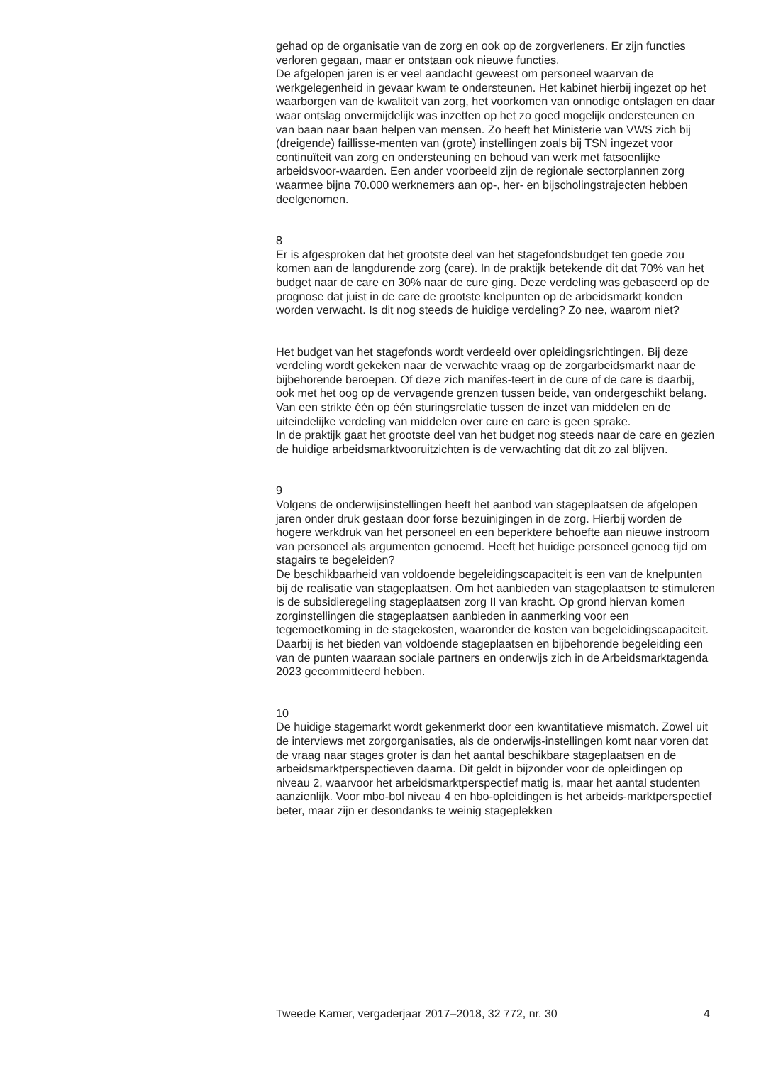gehad op de organisatie van de zorg en ook op de zorgverleners. Er zijn functies verloren gegaan, maar er ontstaan ook nieuwe functies.
De afgelopen jaren is er veel aandacht geweest om personeel waarvan de werkgelegenheid in gevaar kwam te ondersteunen. Het kabinet hierbij ingezet op het waarborgen van de kwaliteit van zorg, het voorkomen van onnodige ontslagen en daar waar ontslag onvermijdelijk was inzetten op het zo goed mogelijk ondersteunen en van baan naar baan helpen van mensen. Zo heeft het Ministerie van VWS zich bij (dreigende) faillisse-menten van (grote) instellingen zoals bij TSN ingezet voor continuïteit van zorg en ondersteuning en behoud van werk met fatsoenlijke arbeidsvoor-waarden. Een ander voorbeeld zijn de regionale sectorplannen zorg waarmee bijna 70.000 werknemers aan op-, her- en bijscholingstrajecten hebben deelgenomen.
8
Er is afgesproken dat het grootste deel van het stagefondsbudget ten goede zou komen aan de langdurende zorg (care). In de praktijk betekende dit dat 70% van het budget naar de care en 30% naar de cure ging. Deze verdeling was gebaseerd op de prognose dat juist in de care de grootste knelpunten op de arbeidsmarkt konden worden verwacht. Is dit nog steeds de huidige verdeling? Zo nee, waarom niet?
Het budget van het stagefonds wordt verdeeld over opleidingsrichtingen. Bij deze verdeling wordt gekeken naar de verwachte vraag op de zorgarbeidsmarkt naar de bijbehorende beroepen. Of deze zich manifes-teert in de cure of de care is daarbij, ook met het oog op de vervagende grenzen tussen beide, van ondergeschikt belang. Van een strikte één op één sturingsrelatie tussen de inzet van middelen en de uiteindelijke verdeling van middelen over cure en care is geen sprake.
In de praktijk gaat het grootste deel van het budget nog steeds naar de care en gezien de huidige arbeidsmarktvooruitzichten is de verwachting dat dit zo zal blijven.
9
Volgens de onderwijsinstellingen heeft het aanbod van stageplaatsen de afgelopen jaren onder druk gestaan door forse bezuinigingen in de zorg. Hierbij worden de hogere werkdruk van het personeel en een beperktere behoefte aan nieuwe instroom van personeel als argumenten genoemd. Heeft het huidige personeel genoeg tijd om stagairs te begeleiden?
De beschikbaarheid van voldoende begeleidingscapaciteit is een van de knelpunten bij de realisatie van stageplaatsen. Om het aanbieden van stageplaatsen te stimuleren is de subsidieregeling stageplaatsen zorg II van kracht. Op grond hiervan komen zorginstellingen die stageplaatsen aanbieden in aanmerking voor een tegemoetkoming in de stagekosten, waaronder de kosten van begeleidingscapaciteit.
Daarbij is het bieden van voldoende stageplaatsen en bijbehorende begeleiding een van de punten waaraan sociale partners en onderwijs zich in de Arbeidsmarktagenda 2023 gecommitteerd hebben.
10
De huidige stagemarkt wordt gekenmerkt door een kwantitatieve mismatch. Zowel uit de interviews met zorgorganisaties, als de onderwijs-instellingen komt naar voren dat de vraag naar stages groter is dan het aantal beschikbare stageplaatsen en de arbeidsmarktperspectieven daarna. Dit geldt in bijzonder voor de opleidingen op niveau 2, waarvoor het arbeidsmarktperspectief matig is, maar het aantal studenten aanzienlijk. Voor mbo-bol niveau 4 en hbo-opleidingen is het arbeids-marktperspectief beter, maar zijn er desondanks te weinig stageplekken
Tweede Kamer, vergaderjaar 2017–2018, 32 772, nr. 30 4